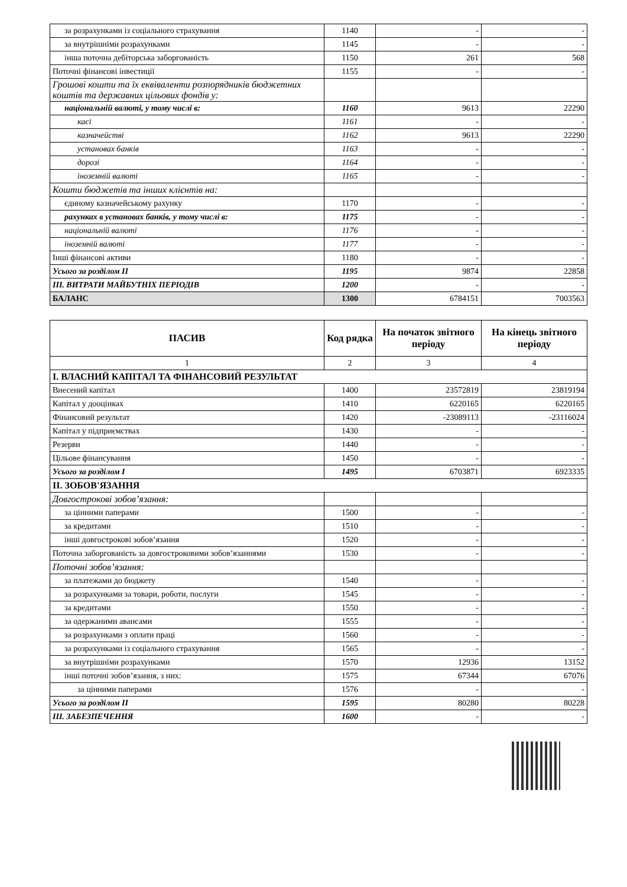| за розрахунками із соціального страхування | 1140 | - | - |
| за внутрішніми розрахунками | 1145 | - | - |
| інша поточна дебіторська заборгованість | 1150 | 261 | 568 |
| Поточні фінансові інвестиції | 1155 | - | - |
| Грошові кошти та їх еквіваленти розпорядників бюджетних коштів та державних цільових фондів у: | | | |
| національній валюті, у тому числі в: | 1160 | 9613 | 22290 |
| касі | 1161 | - | - |
| казначействі | 1162 | 9613 | 22290 |
| установах банків | 1163 | - | - |
| дорозі | 1164 | - | - |
| іноземній валюті | 1165 | - | - |
| Кошти бюджетів та інших клієнтів на: | | | |
| єдиному казначейському рахунку | 1170 | - | - |
| рахунках в установах банків, у тому числі в: | 1175 | - | - |
| національній валюті | 1176 | - | - |
| іноземній валюті | 1177 | - | - |
| Інші фінансові активи | 1180 | - | - |
| Усього за розділом II | 1195 | 9874 | 22858 |
| III. ВИТРАТИ МАЙБУТНІХ ПЕРІОДІВ | 1200 | - | - |
| БАЛАНС | 1300 | 6784151 | 7003563 |
| ПАСИВ | Код рядка | На початок звітного періоду | На кінець звітного періоду |
| --- | --- | --- | --- |
| 1 | 2 | 3 | 4 |
| I. ВЛАСНИЙ КАПІТАЛ ТА ФІНАНСОВИЙ РЕЗУЛЬТАТ | | | |
| Внесений капітал | 1400 | 23572819 | 23819194 |
| Капітал у дооцінках | 1410 | 6220165 | 6220165 |
| Фінансовий результат | 1420 | -23089113 | -23116024 |
| Капітал у підприємствах | 1430 | - | - |
| Резерви | 1440 | - | - |
| Цільове фінансування | 1450 | - | - |
| Усього за розділом I | 1495 | 6703871 | 6923335 |
| II. ЗОБОВ'ЯЗАННЯ | | | |
| Довгострокові зобов’язання: | | | |
| за цінними паперами | 1500 | - | - |
| за кредитами | 1510 | - | - |
| інші довгострокові зобов’язання | 1520 | - | - |
| Поточна заборгованість за довгостроковими зобов’язаннями | 1530 | - | - |
| Поточні зобов’язання: | | | |
| за платежами до бюджету | 1540 | - | - |
| за розрахунками за товари, роботи, послуги | 1545 | - | - |
| за кредитами | 1550 | - | - |
| за одержаними авансами | 1555 | - | - |
| за розрахунками з оплати праці | 1560 | - | - |
| за розрахунками із соціального страхування | 1565 | - | - |
| за внутрішніми розрахунками | 1570 | 12936 | 13152 |
| інші поточні зобов’язання, з них: | 1575 | 67344 | 67076 |
| за цінними паперами | 1576 | - | - |
| Усього за розділом II | 1595 | 80280 | 80228 |
| III. ЗАБЕЗПЕЧЕННЯ | 1600 | - | - |